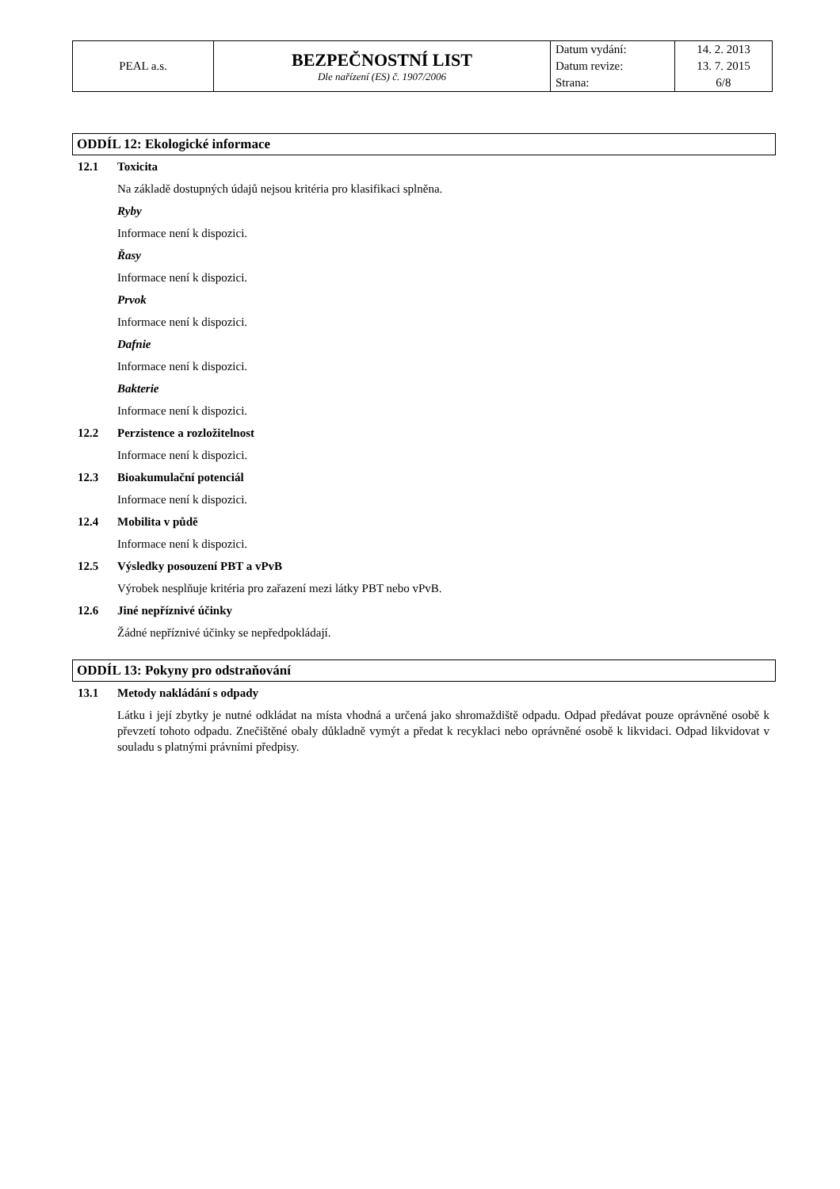| PEAL a.s. | BEZPEČNOSTNÍ LIST Dle nařízení (ES) č. 1907/2006 | Datum vydání: | 14. 2. 2013 |
| | | Datum revize: | 13. 7. 2015 |
| | | Strana: | 6/8 |
ODDÍL 12: Ekologické informace
12.1 Toxicita
Na základě dostupných údajů nejsou kritéria pro klasifikaci splněna.
Ryby
Informace není k dispozici.
Řasy
Informace není k dispozici.
Prvok
Informace není k dispozici.
Dafnie
Informace není k dispozici.
Bakterie
Informace není k dispozici.
12.2 Perzistence a rozložitelnost
Informace není k dispozici.
12.3 Bioakumulační potenciál
Informace není k dispozici.
12.4 Mobilita v půdě
Informace není k dispozici.
12.5 Výsledky posouzení PBT a vPvB
Výrobek nesplňuje kritéria pro zařazení mezi látky PBT nebo vPvB.
12.6 Jiné nepříznivé účinky
Žádné nepříznivé účinky se nepředpokládají.
ODDÍL 13: Pokyny pro odstraňování
13.1 Metody nakládání s odpady
Látku i její zbytky je nutné odkládat na místa vhodná a určená jako shromaždiště odpadu. Odpad předávat pouze oprávněné osobě k převzetí tohoto odpadu. Znečištěné obaly důkladně vymýt a předat k recyklaci nebo oprávněné osobě k likvidaci. Odpad likvidovat v souladu s platnými právními předpisy.